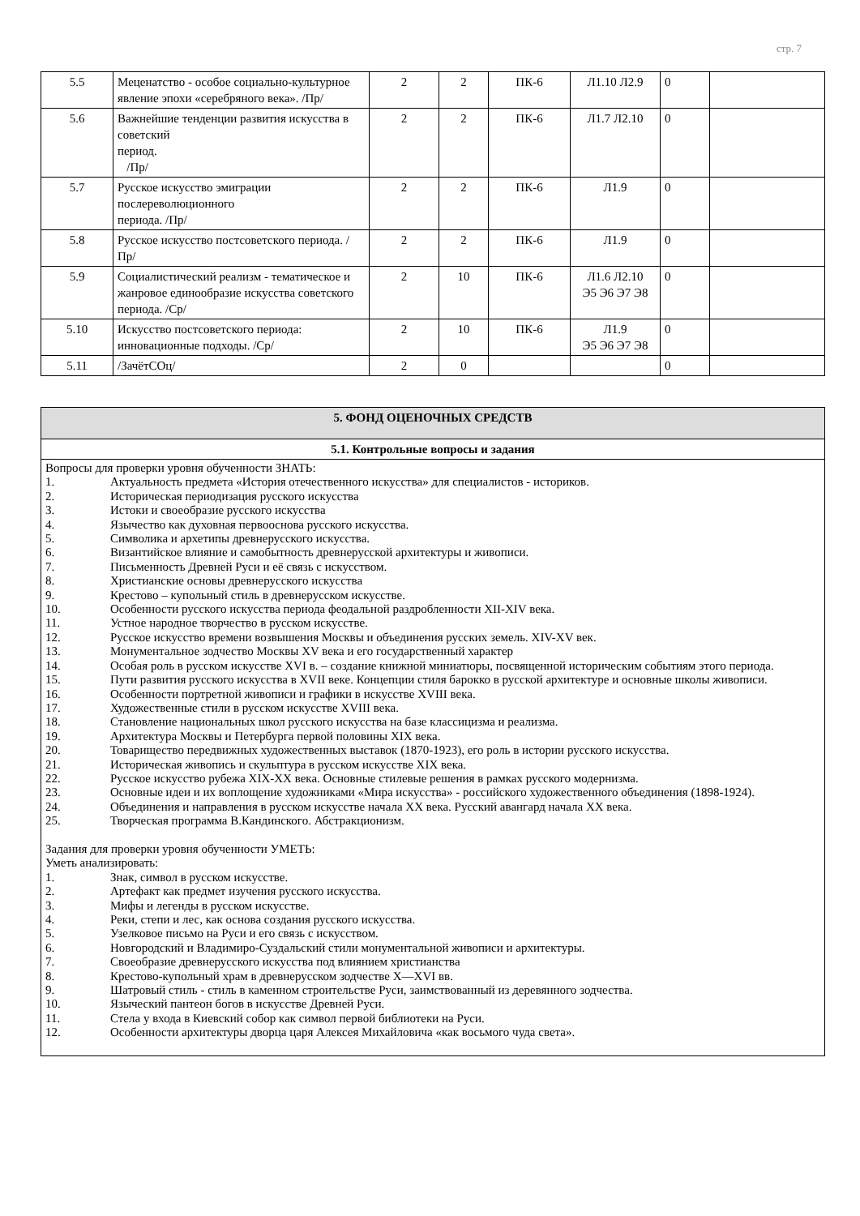стр. 7
| 5.5 | Меценатство - особое социально-культурное явление эпохи «серебряного века». /Пр/ | 2 | 2 | ПК-6 | Л1.10 Л2.9 | 0 | |
| 5.6 | Важнейшие тенденции развития искусства в советский период. /Пр/ | 2 | 2 | ПК-6 | Л1.7 Л2.10 | 0 | |
| 5.7 | Русское искусство эмиграции послереволюционного периода. /Пр/ | 2 | 2 | ПК-6 | Л1.9 | 0 | |
| 5.8 | Русское искусство постсоветского периода. /Пр/ | 2 | 2 | ПК-6 | Л1.9 | 0 | |
| 5.9 | Социалистический реализм - тематическое и жанровое единообразие искусства советского периода. /Ср/ | 2 | 10 | ПК-6 | Л1.6 Л2.10 Э5 Э6 Э7 Э8 | 0 | |
| 5.10 | Искусство постсоветского периода: инновационные подходы. /Ср/ | 2 | 10 | ПК-6 | Л1.9 Э5 Э6 Э7 Э8 | 0 | |
| 5.11 | /ЗачётСОц/ | 2 | 0 | | | 0 | |
| 5. ФОНД ОЦЕНОЧНЫХ СРЕДСТВ |
| 5.1. Контрольные вопросы и задания |
| Вопросы для проверки уровня обученности ЗНАТЬ: 1. Актуальность предмета «История отечественного искусства» для специалистов - историков. 2. Историческая периодизация русского искусства 3. Истоки и своеобразие русского искусства 4. Язычество как духовная первооснова русского искусства. 5. Символика и архетипы древнерусского искусства. 6. Византийское влияние и самобытность древнерусской архитектуры и живописи. 7. Письменность Древней Руси и её связь с искусством. 8. Христианские основы древнерусского искусства 9. Крестово – купольный стиль в древнерусском искусстве. 10. Особенности русского искусства периода феодальной раздробленности XII-XIV века. 11. Устное народное творчество в русском искусстве. 12. Русское искусство времени возвышения Москвы и объединения русских земель. XIV-XV век. 13. Монументальное зодчество Москвы XV века и его государственный характер 14. Особая роль в русском искусстве XVI в. – создание книжной миниатюры, посвященной историческим событиям этого периода. 15. Пути развития русского искусства в XVII веке. Концепции стиля барокко в русской архитектуре и основные школы живописи. 16. Особенности портретной живописи и графики в искусстве XVIII века. 17. Художественные стили в русском искусстве XVIII века. 18. Становление национальных школ русского искусства на базе классицизма и реализма. 19. Архитектура Москвы и Петербурга первой половины XIX века. 20. Товарищество передвижных художественных выставок (1870-1923), его роль в истории русского искусства. 21. Историческая живопись и скульптура в русском искусстве XIX века. 22. Русское искусство рубежа XIX-XX века. Основные стилевые решения в рамках русского модернизма. 23. Основные идеи и их воплощение художниками «Мира искусства» - российского художественного объединения (1898-1924). 24. Объединения и направления в русском искусстве начала XX века. Русский авангард начала XX века. 25. Творческая программа В.Кандинского. Абстракционизм. Задания для проверки уровня обученности УМЕТЬ: Уметь анализировать: 1. Знак, символ в русском искусстве. 2. Артефакт как предмет изучения русского искусства. 3. Мифы и легенды в русском искусстве. 4. Реки, степи и лес, как основа создания русского искусства. 5. Узелковое письмо на Руси и его связь с искусством. 6. Новгородский и Владимиро-Суздальский стили монументальной живописи и архитектуры. 7. Своеобразие древнерусского искусства под влиянием христианства 8. Крестово-купольный храм в древнерусском зодчестве X—XVI вв. 9. Шатровый стиль - стиль в каменном строительстве Руси, заимствованный из деревянного зодчества. 10. Языческий пантеон богов в искусстве Древней Руси. 11. Стела у входа в Киевский собор как символ первой библиотеки на Руси. 12. Особенности архитектуры дворца царя Алексея Михайловича «как восьмого чуда света». |